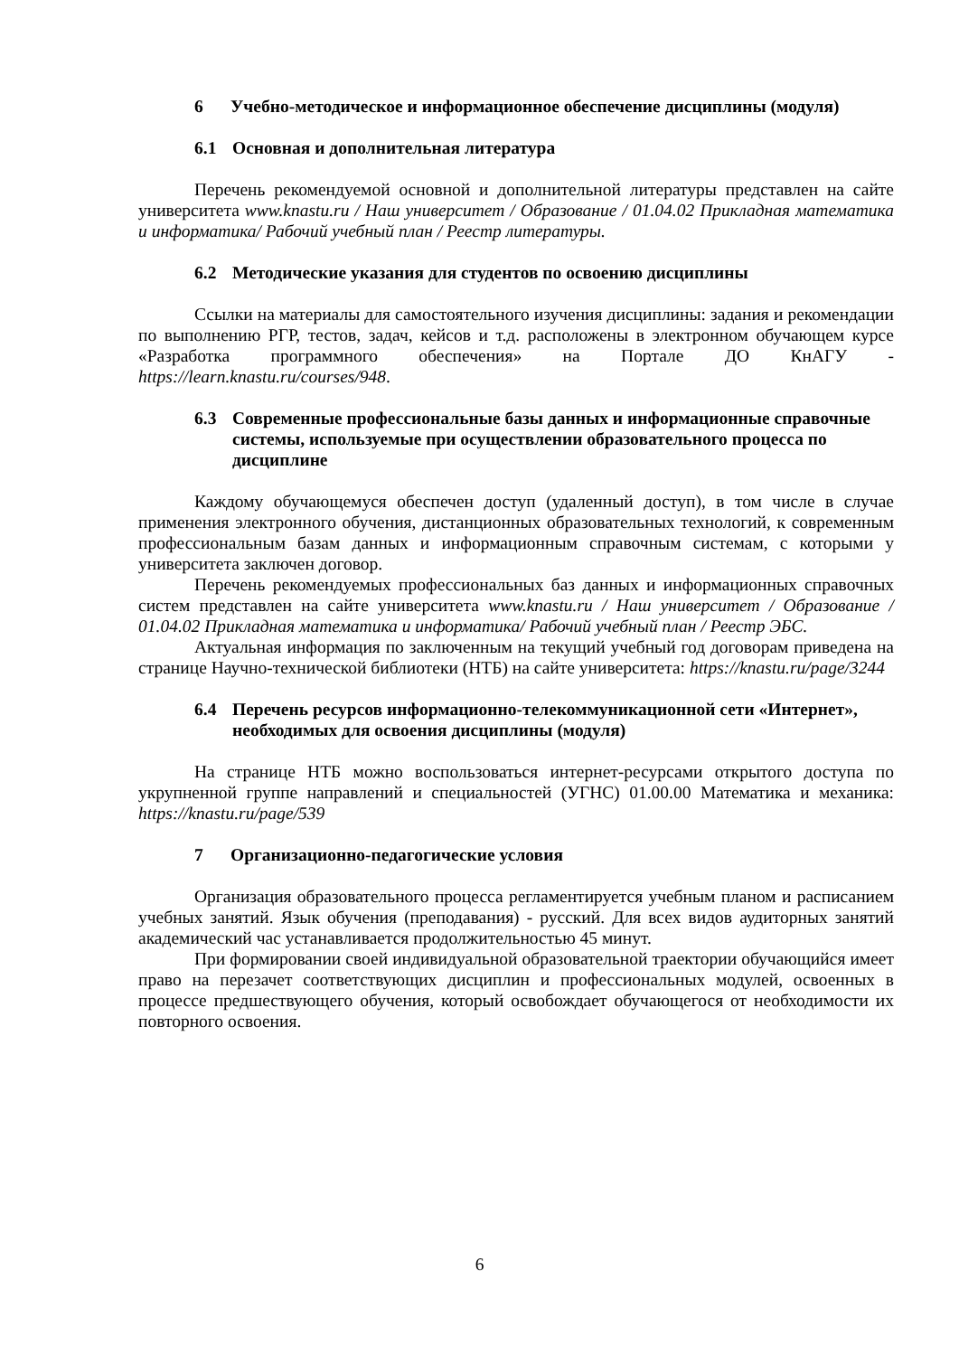6 Учебно-методическое и информационное обеспечение дисциплины (модуля)
6.1 Основная и дополнительная литература
Перечень рекомендуемой основной и дополнительной литературы представлен на сайте университета www.knastu.ru / Наш университет / Образование / 01.04.02 Прикладная математика и информатика/ Рабочий учебный план / Реестр литературы.
6.2 Методические указания для студентов по освоению дисциплины
Ссылки на материалы для самостоятельного изучения дисциплины: задания и рекомендации по выполнению РГР, тестов, задач, кейсов и т.д. расположены в электронном обучающем курсе «Разработка программного обеспечения» на Портале ДО КнАГУ - https://learn.knastu.ru/courses/948.
6.3 Современные профессиональные базы данных и информационные справочные системы, используемые при осуществлении образовательного процесса по дисциплине
Каждому обучающемуся обеспечен доступ (удаленный доступ), в том числе в случае применения электронного обучения, дистанционных образовательных технологий, к современным профессиональным базам данных и информационным справочным системам, с которыми у университета заключен договор.
Перечень рекомендуемых профессиональных баз данных и информационных справочных систем представлен на сайте университета www.knastu.ru / Наш университет / Образование / 01.04.02 Прикладная математика и информатика/ Рабочий учебный план / Реестр ЭБС.
Актуальная информация по заключенным на текущий учебный год договорам приведена на странице Научно-технической библиотеки (НТБ) на сайте университета: https://knastu.ru/page/3244
6.4 Перечень ресурсов информационно-телекоммуникационной сети «Интернет», необходимых для освоения дисциплины (модуля)
На странице НТБ можно воспользоваться интернет-ресурсами открытого доступа по укрупненной группе направлений и специальностей (УГНС) 01.00.00 Математика и механика: https://knastu.ru/page/539
7 Организационно-педагогические условия
Организация образовательного процесса регламентируется учебным планом и расписанием учебных занятий. Язык обучения (преподавания) - русский. Для всех видов аудиторных занятий академический час устанавливается продолжительностью 45 минут.
При формировании своей индивидуальной образовательной траектории обучающийся имеет право на перезачет соответствующих дисциплин и профессиональных модулей, освоенных в процессе предшествующего обучения, который освобождает обучающегося от необходимости их повторного освоения.
6